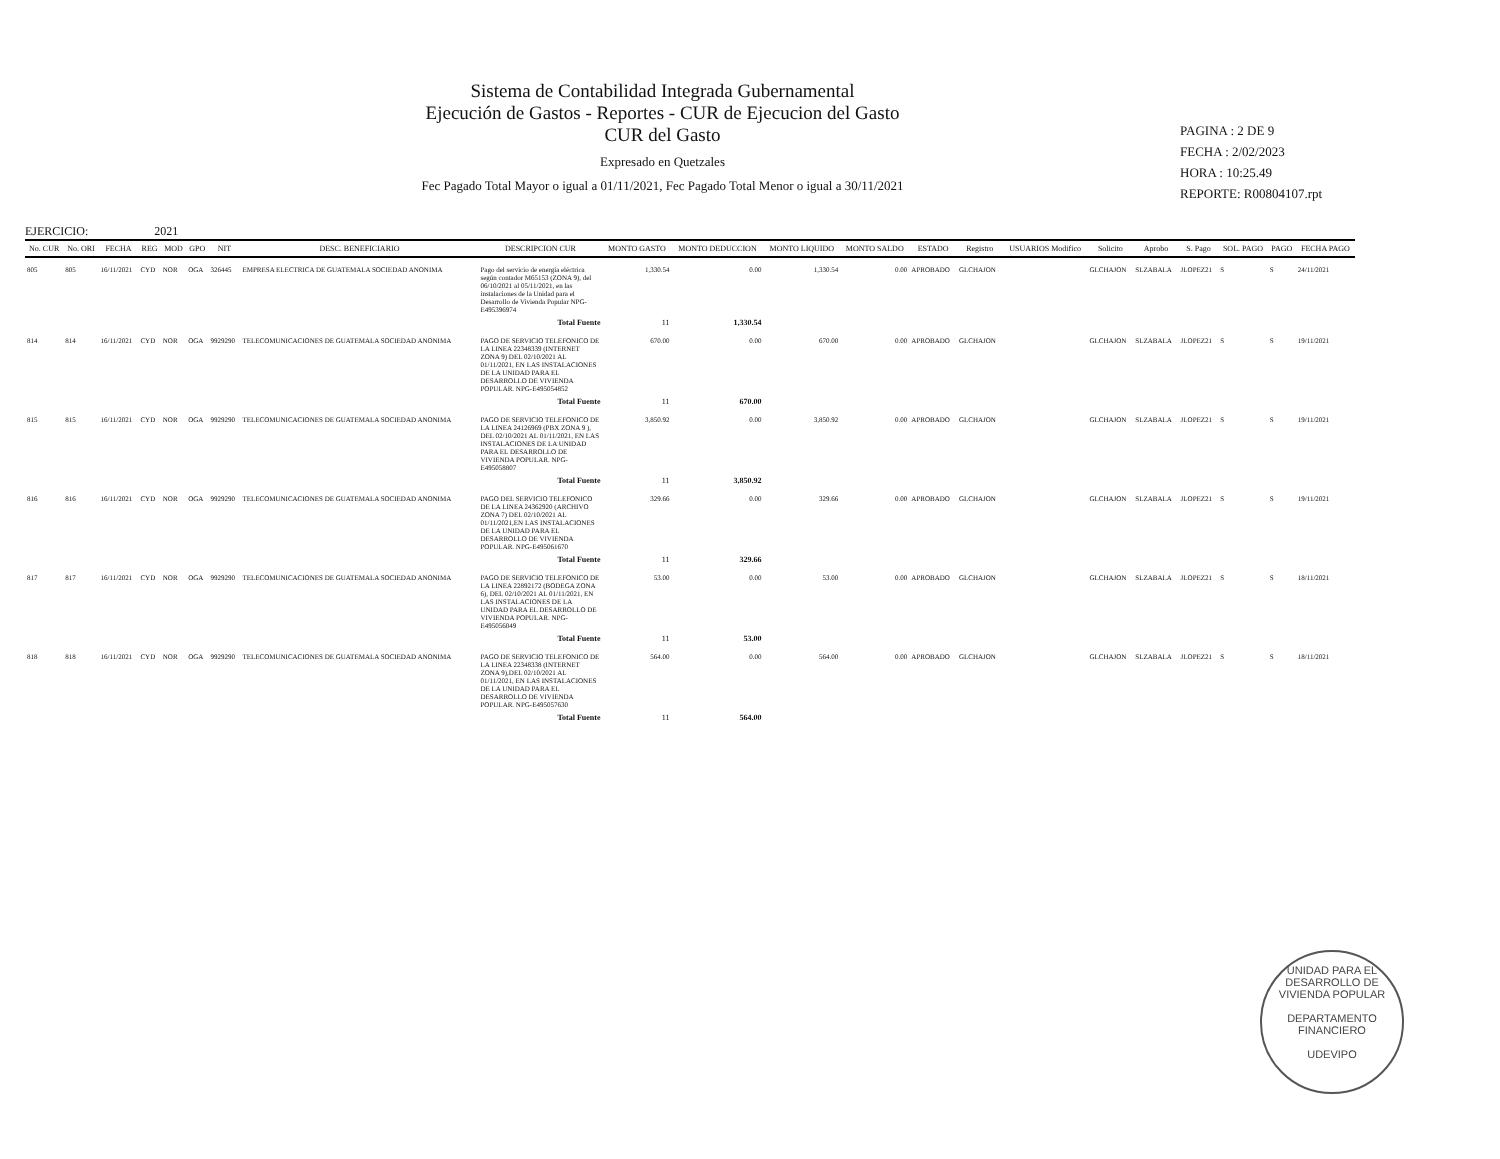Sistema de Contabilidad Integrada Gubernamental
Ejecución de Gastos - Reportes - CUR de Ejecucion del Gasto
CUR del Gasto
Expresado en Quetzales
Fec Pagado Total Mayor o igual a 01/11/2021, Fec Pagado Total Menor o igual a 30/11/2021
PAGINA : 2 DE 9
FECHA : 2/02/2023
HORA : 10:25.49
REPORTE: R00804107.rpt
EJERCICIO: 2021
| No. CUR | No. ORI | FECHA | REG | MOD | GPO | NIT | DESC. BENEFICIARIO | DESCRIPCION CUR | MONTO GASTO | MONTO DEDUCCION | MONTO LIQUIDO | MONTO SALDO | ESTADO | Registro | USUARIOS Modifico | Solicito | Aprobo | S. Pago | SOL. PAGO | PAGO | FECHA PAGO |
| --- | --- | --- | --- | --- | --- | --- | --- | --- | --- | --- | --- | --- | --- | --- | --- | --- | --- | --- | --- | --- | --- |
| 805 | 805 | 16/11/2021 | CYD | NOR | OGA | 326445 | EMPRESA ELECTRICA DE GUATEMALA SOCIEDAD ANONIMA | Pago del servicio de energía eléctrica según contador M65153 (ZONA 9), del 06/10/2021 al 05/11/2021, en las instalaciones de la Unidad para el Desarrollo de Vivienda Popular NPG-E495396974 | 1,330.54 | 0.00 | 1,330.54 | 0.00 | APROBADO | GLCHAJON | | GLCHAJON | SLZABALA | JLOPEZ21 | S | S | 24/11/2021 |
| | | | | | | | | Total Fuente | 11 | 1,330.54 | | | | | | | | | | | |
| 814 | 814 | 16/11/2021 | CYD | NOR | OGA | 9929290 | TELECOMUNICACIONES DE GUATEMALA SOCIEDAD ANONIMA | PAGO DE SERVICIO TELEFONICO DE LA LINEA 22348339 (INTERNET ZONA 9) DEL 02/10/2021 AL 01/11/2021, EN LAS INSTALACIONES DE LA UNIDAD PARA EL DESARROLLO DE VIVIENDA POPULAR. NPG-E495054852 | 670.00 | 0.00 | 670.00 | 0.00 | APROBADO | GLCHAJON | | GLCHAJON | SLZABALA | JLOPEZ21 | S | S | 19/11/2021 |
| | | | | | | | | Total Fuente | 11 | 670.00 | | | | | | | | | | | |
| 815 | 815 | 16/11/2021 | CYD | NOR | OGA | 9929290 | TELECOMUNICACIONES DE GUATEMALA SOCIEDAD ANONIMA | PAGO DE SERVICIO TELEFONICO DE LA LINEA 24126969 (PBX ZONA 9 ), DEL 02/10/2021 AL 01/11/2021, EN LAS INSTALACIONES DE LA UNIDAD PARA EL DESARROLLO DE VIVIENDA POPULAR. NPG-E495058807 | 3,850.92 | 0.00 | 3,850.92 | 0.00 | APROBADO | GLCHAJON | | GLCHAJON | SLZABALA | JLOPEZ21 | S | S | 19/11/2021 |
| | | | | | | | | Total Fuente | 11 | 3,850.92 | | | | | | | | | | | |
| 816 | 816 | 16/11/2021 | CYD | NOR | OGA | 9929290 | TELECOMUNICACIONES DE GUATEMALA SOCIEDAD ANONIMA | PAGO DEL SERVICIO TELEFONICO DE LA LINEA 24362920 (ARCHIVO ZONA 7) DEL 02/10/2021 AL 01/11/2021,EN LAS INSTALACIONES DE LA UNIDAD PARA EL DESARROLLO DE VIVIENDA POPULAR. NPG-E495061670 | 329.66 | 0.00 | 329.66 | 0.00 | APROBADO | GLCHAJON | | GLCHAJON | SLZABALA | JLOPEZ21 | S | S | 19/11/2021 |
| | | | | | | | | Total Fuente | 11 | 329.66 | | | | | | | | | | | |
| 817 | 817 | 16/11/2021 | CYD | NOR | OGA | 9929290 | TELECOMUNICACIONES DE GUATEMALA SOCIEDAD ANONIMA | PAGO DE SERVICIO TELEFONICO DE LA LINEA 22892172 (BODEGA ZONA 6), DEL 02/10/2021 AL 01/11/2021, EN LAS INSTALACIONES DE LA UNIDAD PARA EL DESARROLLO DE VIVIENDA POPULAR. NPG-E495056049 | 53.00 | 0.00 | 53.00 | 0.00 | APROBADO | GLCHAJON | | GLCHAJON | SLZABALA | JLOPEZ21 | S | S | 18/11/2021 |
| | | | | | | | | Total Fuente | 11 | 53.00 | | | | | | | | | | | |
| 818 | 818 | 16/11/2021 | CYD | NOR | OGA | 9929290 | TELECOMUNICACIONES DE GUATEMALA SOCIEDAD ANONIMA | PAGO DE SERVICIO TELEFONICO DE LA LINEA 22348338 (INTERNET ZONA 9),DEL 02/10/2021 AL 01/11/2021, EN LAS INSTALACIONES DE LA UNIDAD PARA EL DESARROLLO DE VIVIENDA POPULAR. NPG-E495057630 | 564.00 | 0.00 | 564.00 | 0.00 | APROBADO | GLCHAJON | | GLCHAJON | SLZABALA | JLOPEZ21 | S | S | 18/11/2021 |
| | | | | | | | | Total Fuente | 11 | 564.00 | | | | | | | | | | | |
UNIDAD PARA EL DESARROLLO DE VIVIENDA POPULAR
DEPARTAMENTO FINANCIERO
UDEVIPO